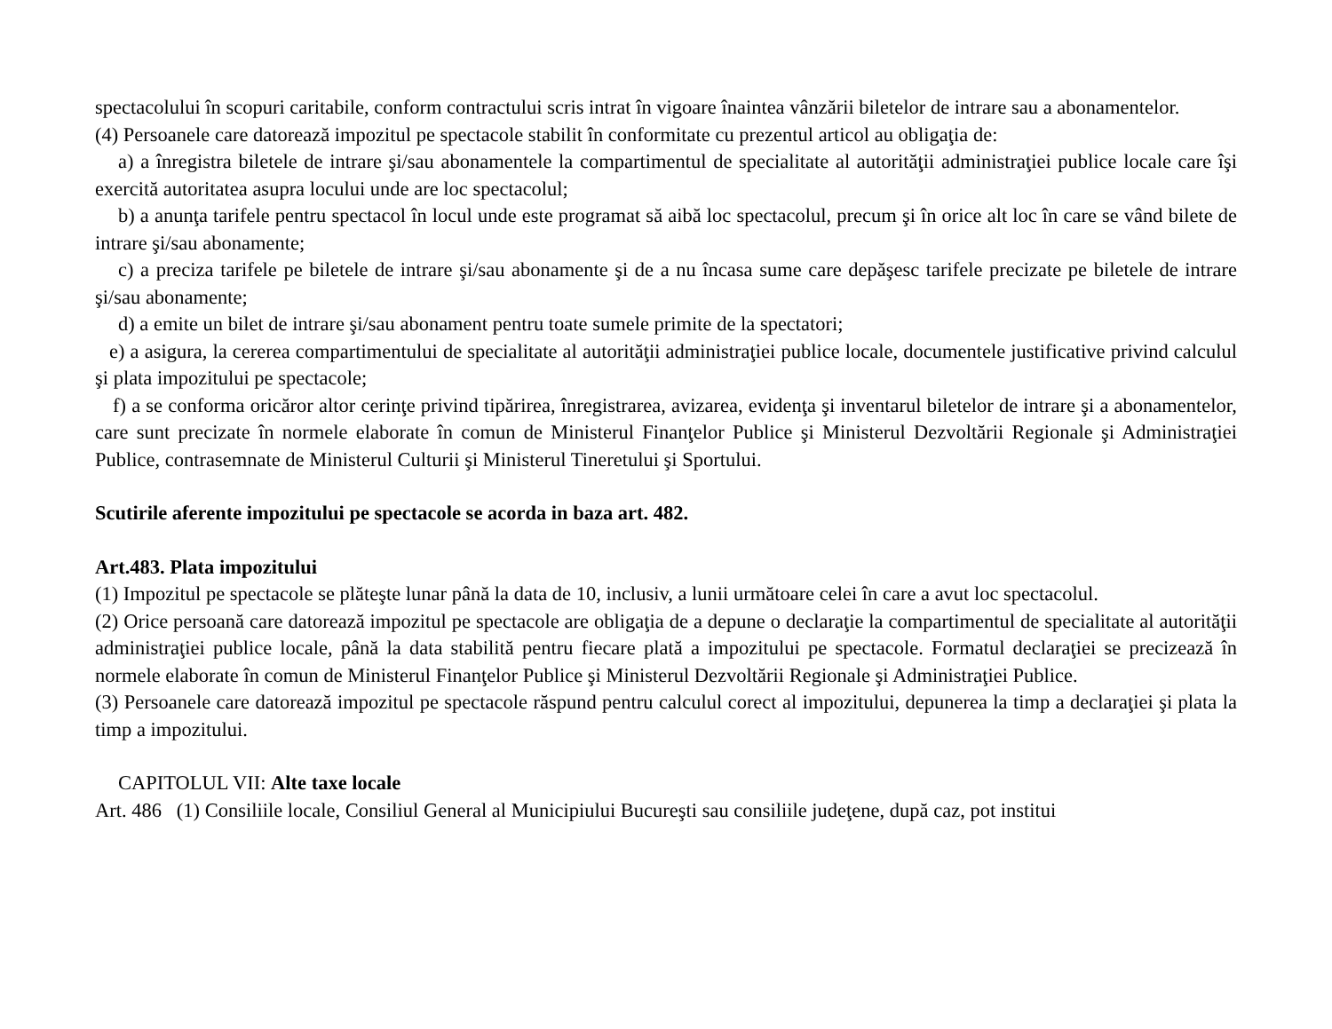spectacolului în scopuri caritabile, conform contractului scris intrat în vigoare înaintea vânzării biletelor de intrare sau a abonamentelor.
(4) Persoanele care datorează impozitul pe spectacole stabilit în conformitate cu prezentul articol au obligaţia de:
a) a înregistra biletele de intrare şi/sau abonamentele la compartimentul de specialitate al autorităţii administraţiei publice locale care îşi exercită autoritatea asupra locului unde are loc spectacolul;
b) a anunţa tarifele pentru spectacol în locul unde este programat să aibă loc spectacolul, precum şi în orice alt loc în care se vând bilete de intrare şi/sau abonamente;
c) a preciza tarifele pe biletele de intrare şi/sau abonamente şi de a nu încasa sume care depăşesc tarifele precizate pe biletele de intrare şi/sau abonamente;
d) a emite un bilet de intrare şi/sau abonament pentru toate sumele primite de la spectatori;
e) a asigura, la cererea compartimentului de specialitate al autorităţii administraţiei publice locale, documentele justificative privind calculul şi plata impozitului pe spectacole;
f) a se conforma oricăror altor cerinţe privind tipărirea, înregistrarea, avizarea, evidenţa şi inventarul biletelor de intrare şi a abonamentelor, care sunt precizate în normele elaborate în comun de Ministerul Finanţelor Publice şi Ministerul Dezvoltării Regionale şi Administraţiei Publice, contrasemnate de Ministerul Culturii şi Ministerul Tineretului şi Sportului.
Scutirile aferente impozitului pe spectacole se acorda in baza art. 482.
Art.483. Plata impozitului
(1) Impozitul pe spectacole se plăteşte lunar până la data de 10, inclusiv, a lunii următoare celei în care a avut loc spectacolul.
(2) Orice persoană care datorează impozitul pe spectacole are obligaţia de a depune o declaraţie la compartimentul de specialitate al autorităţii administraţiei publice locale, până la data stabilită pentru fiecare plată a impozitului pe spectacole. Formatul declaraţiei se precizează în normele elaborate în comun de Ministerul Finanţelor Publice şi Ministerul Dezvoltării Regionale şi Administraţiei Publice.
(3) Persoanele care datorează impozitul pe spectacole răspund pentru calculul corect al impozitului, depunerea la timp a declaraţiei şi plata la timp a impozitului.
CAPITOLUL VII: Alte taxe locale
Art. 486 (1) Consiliile locale, Consiliul General al Municipiului Bucureşti sau consiliile judeţene, după caz, pot institui